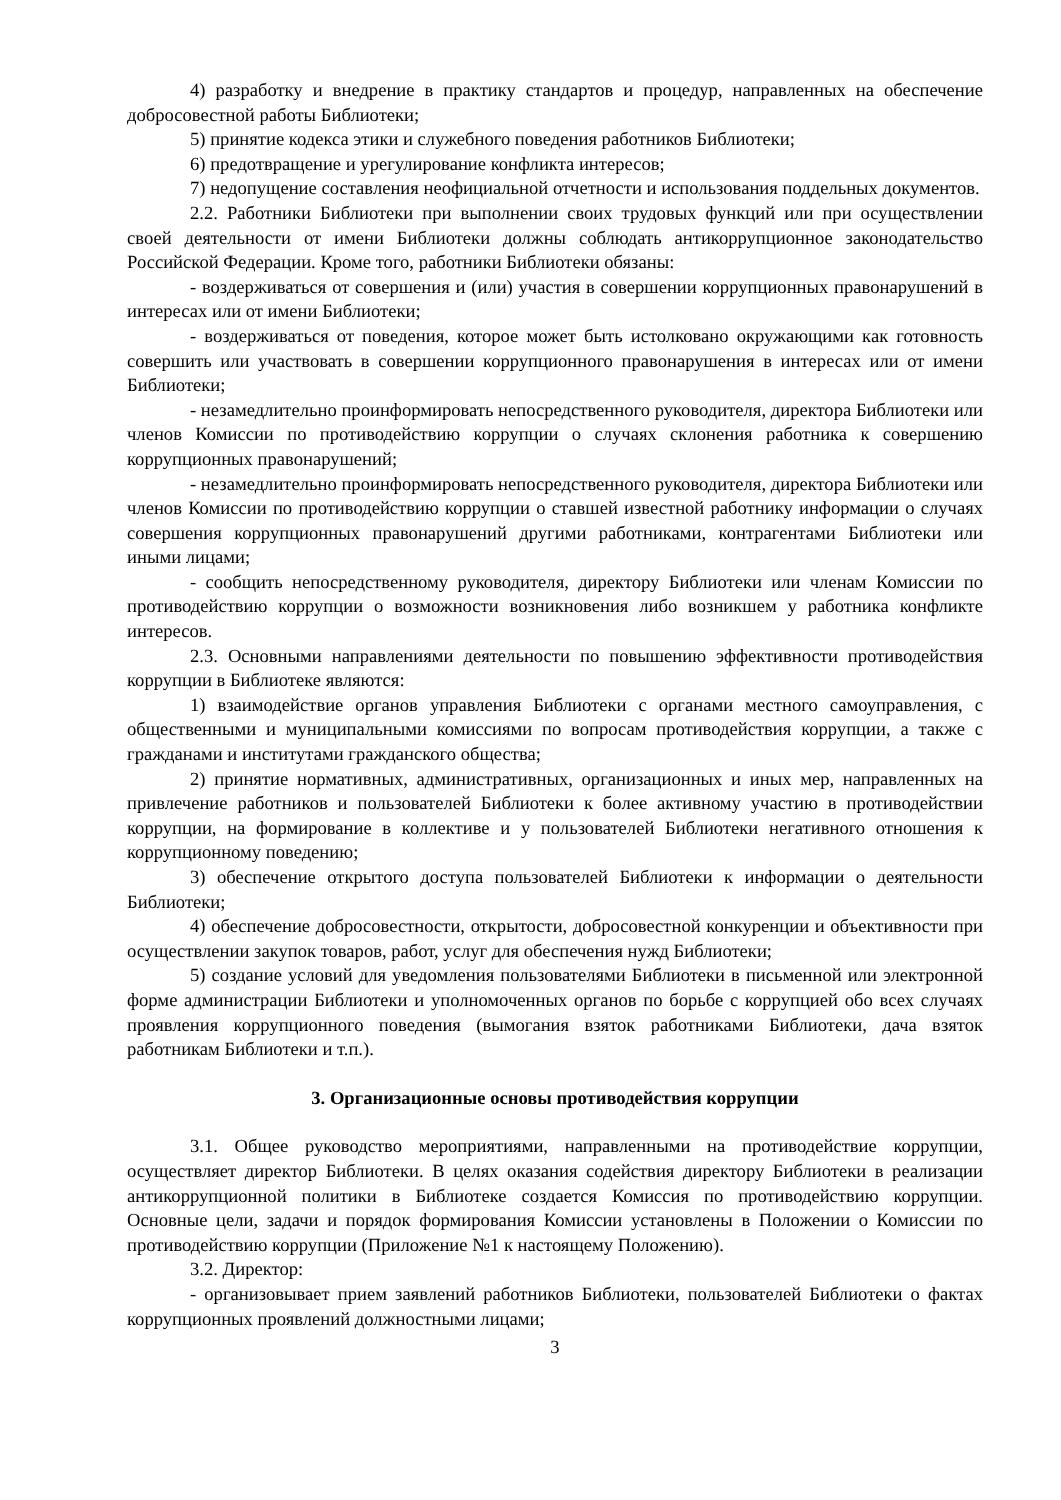4) разработку и внедрение в практику стандартов и процедур, направленных на обеспечение добросовестной работы Библиотеки;
5) принятие кодекса этики и служебного поведения работников Библиотеки;
6) предотвращение и урегулирование конфликта интересов;
7) недопущение составления неофициальной отчетности и использования поддельных документов.
2.2. Работники Библиотеки при выполнении своих трудовых функций или при осуществлении своей деятельности от имени Библиотеки должны соблюдать антикоррупционное законодательство Российской Федерации. Кроме того, работники Библиотеки обязаны:
- воздерживаться от совершения и (или) участия в совершении коррупционных правонарушений в интересах или от имени Библиотеки;
- воздерживаться от поведения, которое может быть истолковано окружающими как готовность совершить или участвовать в совершении коррупционного правонарушения в интересах или от имени Библиотеки;
- незамедлительно проинформировать непосредственного руководителя, директора Библиотеки или членов Комиссии по противодействию коррупции о случаях склонения работника к совершению коррупционных правонарушений;
- незамедлительно проинформировать непосредственного руководителя, директора Библиотеки или членов Комиссии по противодействию коррупции о ставшей известной работнику информации о случаях совершения коррупционных правонарушений другими работниками, контрагентами Библиотеки или иными лицами;
- сообщить непосредственному руководителя, директору Библиотеки или членам Комиссии по противодействию коррупции о возможности возникновения либо возникшем у работника конфликте интересов.
2.3. Основными направлениями деятельности по повышению эффективности противодействия коррупции в Библиотеке являются:
1) взаимодействие органов управления Библиотеки с органами местного самоуправления, с общественными и муниципальными комиссиями по вопросам противодействия коррупции, а также с гражданами и институтами гражданского общества;
2) принятие нормативных, административных, организационных и иных мер, направленных на привлечение работников и пользователей Библиотеки к более активному участию в противодействии коррупции, на формирование в коллективе и у пользователей Библиотеки негативного отношения к коррупционному поведению;
3) обеспечение открытого доступа пользователей Библиотеки к информации о деятельности Библиотеки;
4) обеспечение добросовестности, открытости, добросовестной конкуренции и объективности при осуществлении закупок товаров, работ, услуг для обеспечения нужд Библиотеки;
5) создание условий для уведомления пользователями Библиотеки в письменной или электронной форме администрации Библиотеки и уполномоченных органов по борьбе с коррупцией обо всех случаях проявления коррупционного поведения (вымогания взяток работниками Библиотеки, дача взяток работникам Библиотеки и т.п.).
3. Организационные основы противодействия коррупции
3.1. Общее руководство мероприятиями, направленными на противодействие коррупции, осуществляет директор Библиотеки. В целях оказания содействия директору Библиотеки в реализации антикоррупционной политики в Библиотеке создается Комиссия по противодействию коррупции. Основные цели, задачи и порядок формирования Комиссии установлены в Положении о Комиссии по противодействию коррупции (Приложение №1 к настоящему Положению).
3.2. Директор:
- организовывает прием заявлений работников Библиотеки, пользователей Библиотеки о фактах коррупционных проявлений должностными лицами;
3